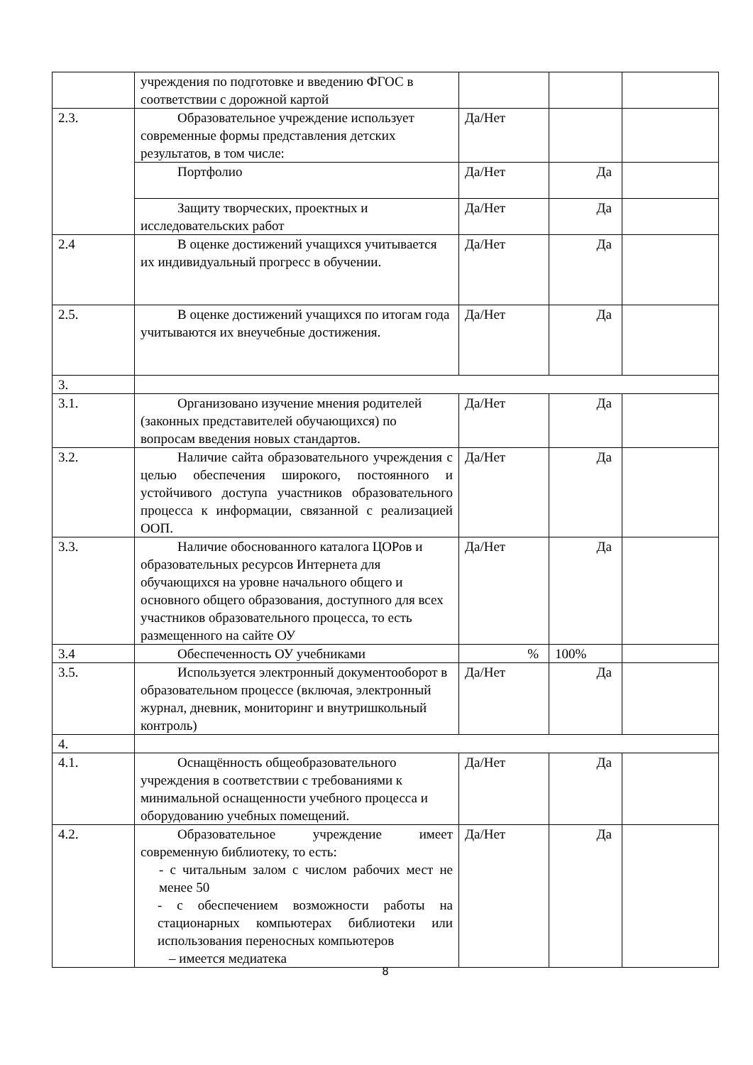| | учреждения по подготовке и введению ФГОС в соответствии с дорожной картой | | | |
| 2.3. | Образовательное учреждение использует современные формы представления детских результатов, в том числе: | Да/Нет | | |
| | Портфолио | Да/Нет | Да | |
| | Защиту творческих, проектных и исследовательских работ | Да/Нет | Да | |
| 2.4 | В оценке достижений учащихся учитывается их индивидуальный прогресс в обучении. | Да/Нет | Да | |
| 2.5. | В оценке достижений учащихся по итогам года учитываются их внеучебные достижения. | Да/Нет | Да | |
| 3. | | | | |
| 3.1. | Организовано изучение мнения родителей (законных представителей обучающихся) по вопросам введения новых стандартов. | Да/Нет | Да | |
| 3.2. | Наличие сайта образовательного учреждения с целью обеспечения широкого, постоянного и устойчивого доступа участников образовательного процесса к информации, связанной с реализацией ООП. | Да/Нет | Да | |
| 3.3. | Наличие обоснованного каталога ЦОРов и образовательных ресурсов Интернета для обучающихся на уровне начального общего и основного общего образования, доступного для всех участников образовательного процесса, то есть размещенного на сайте ОУ | Да/Нет | Да | |
| 3.4 | Обеспеченность ОУ учебниками | % | 100% | |
| 3.5. | Используется электронный документооборот в образовательном процессе (включая, электронный журнал, дневник, мониторинг и внутришкольный контроль) | Да/Нет | Да | |
| 4. | | | | |
| 4.1. | Оснащённость общеобразовательного учреждения в соответствии с требованиями к минимальной оснащенности учебного процесса и оборудованию учебных помещений. | Да/Нет | Да | |
| 4.2. | Образовательное учреждение имеет современную библиотеку, то есть: - с читальным залом с числом рабочих мест не менее 50 - с обеспечением возможности работы на стационарных компьютерах библиотеки или использования переносных компьютеров – имеется медиатека | Да/Нет | Да | |
8